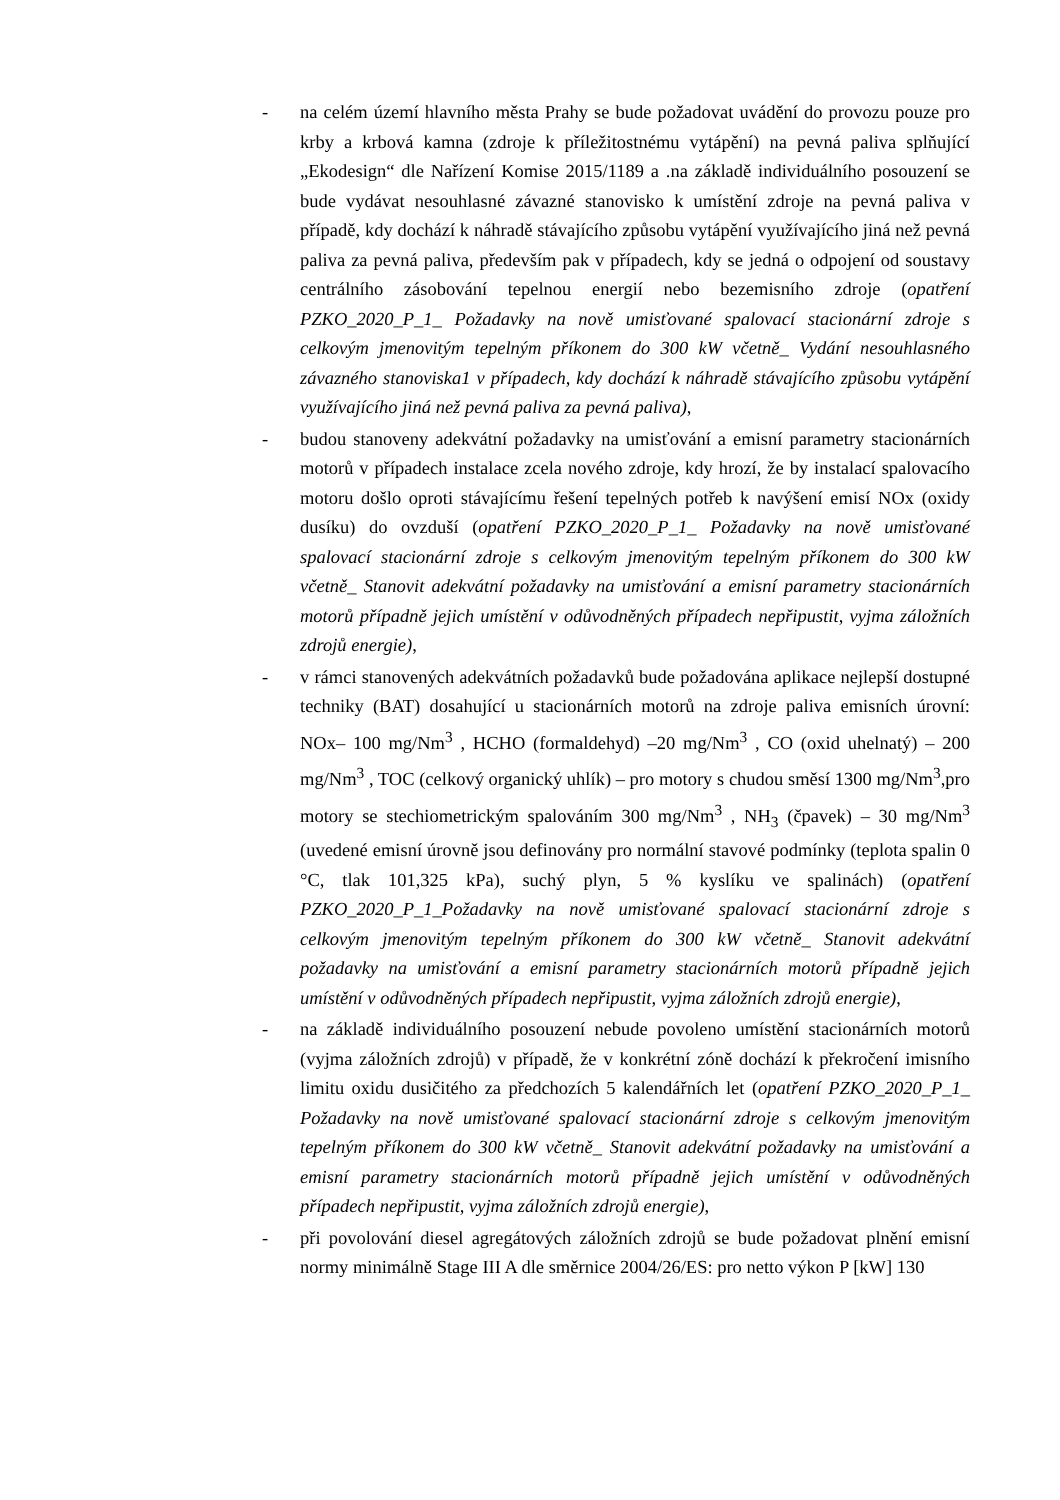- na celém území hlavního města Prahy se bude požadovat uvádění do provozu pouze pro krby a krbová kamna (zdroje k příležitostnému vytápění) na pevná paliva splňující „Ekodesign“ dle Nařízení Komise 2015/1189 a .na základě individuálního posouzení se bude vydávat nesouhlasné závazné stanovisko k umístění zdroje na pevná paliva v případě, kdy dochází k náhradě stávajícího způsobu vytápění využívajícího jiná než pevná paliva za pevná paliva, především pak v případech, kdy se jedná o odpojení od soustavy centrálního zásobování tepelnou energií nebo bezemisního zdroje (opatření PZKO_2020_P_1_ Požadavky na nově umisťované spalovací stacionární zdroje s celkovým jmenovitým tepelným příkonem do 300 kW včetně_ Vydání nesouhlasného závazného stanoviska1 v případech, kdy dochází k náhradě stávajícího způsobu vytápění využívajícího jiná než pevná paliva za pevná paliva),
- budou stanoveny adekvátní požadavky na umisťování a emisní parametry stacionárních motorů v případech instalace zcela nového zdroje, kdy hrozí, že by instalací spalovacího motoru došlo oproti stávajícímu řešení tepelných potřeb k navýšení emisí NOx (oxidy dusíku) do ovzduší (opatření PZKO_2020_P_1_ Požadavky na nově umisťované spalovací stacionární zdroje s celkovým jmenovitým tepelným příkonem do 300 kW včetně_ Stanovit adekvátní požadavky na umisťování a emisní parametry stacionárních motorů případně jejich umístění v odůvodněných případech nepřipustit, vyjma záložních zdrojů energie),
- v rámci stanovených adekvátních požadavků bude požadována aplikace nejlepší dostupné techniky (BAT) dosahující u stacionárních motorů na zdroje paliva emisních úrovní: NOx– 100 mg/Nm<sup>3</sup> , HCHO (formaldehyd) –20 mg/Nm<sup>3</sup> , CO (oxid uhelnatý) – 200 mg/Nm<sup>3</sup> , TOC (celkový organický uhlík) – pro motory s chudou směsí 1300 mg/Nm<sup>3</sup>,pro motory se stechiometrickým spalováním 300 mg/Nm<sup>3</sup> , NH<sub>3</sub> (čpavek) – 30 mg/Nm<sup>3</sup> (uvedené emisní úrovně jsou definovány pro normální stavové podmínky (teplota spalin 0 °C, tlak 101,325 kPa), suchý plyn, 5 % kyslíku ve spalinách) (opatření PZKO_2020_P_1_Požadavky na nově umisťované spalovací stacionární zdroje s celkovým jmenovitým tepelným příkonem do 300 kW včetně_ Stanovit adekvátní požadavky na umisťování a emisní parametry stacionárních motorů případně jejich umístění v odůvodněných případech nepřipustit, vyjma záložních zdrojů energie),
- na základě individuálního posouzení nebude povoleno umístění stacionárních motorů (vyjma záložních zdrojů) v případě, že v konkrétní zóně dochází k překročení imisního limitu oxidu dusičitého za předchozích 5 kalendářních let (opatření PZKO_2020_P_1_ Požadavky na nově umisťované spalovací stacionární zdroje s celkovým jmenovitým tepelným příkonem do 300 kW včetně_ Stanovit adekvátní požadavky na umisťování a emisní parametry stacionárních motorů případně jejich umístění v odůvodněných případech nepřipustit, vyjma záložních zdrojů energie),
- při povolování diesel agregátových záložních zdrojů se bude požadovat plnění emisní normy minimálně Stage III A dle směrnice 2004/26/ES: pro netto výkon P [kW] 130